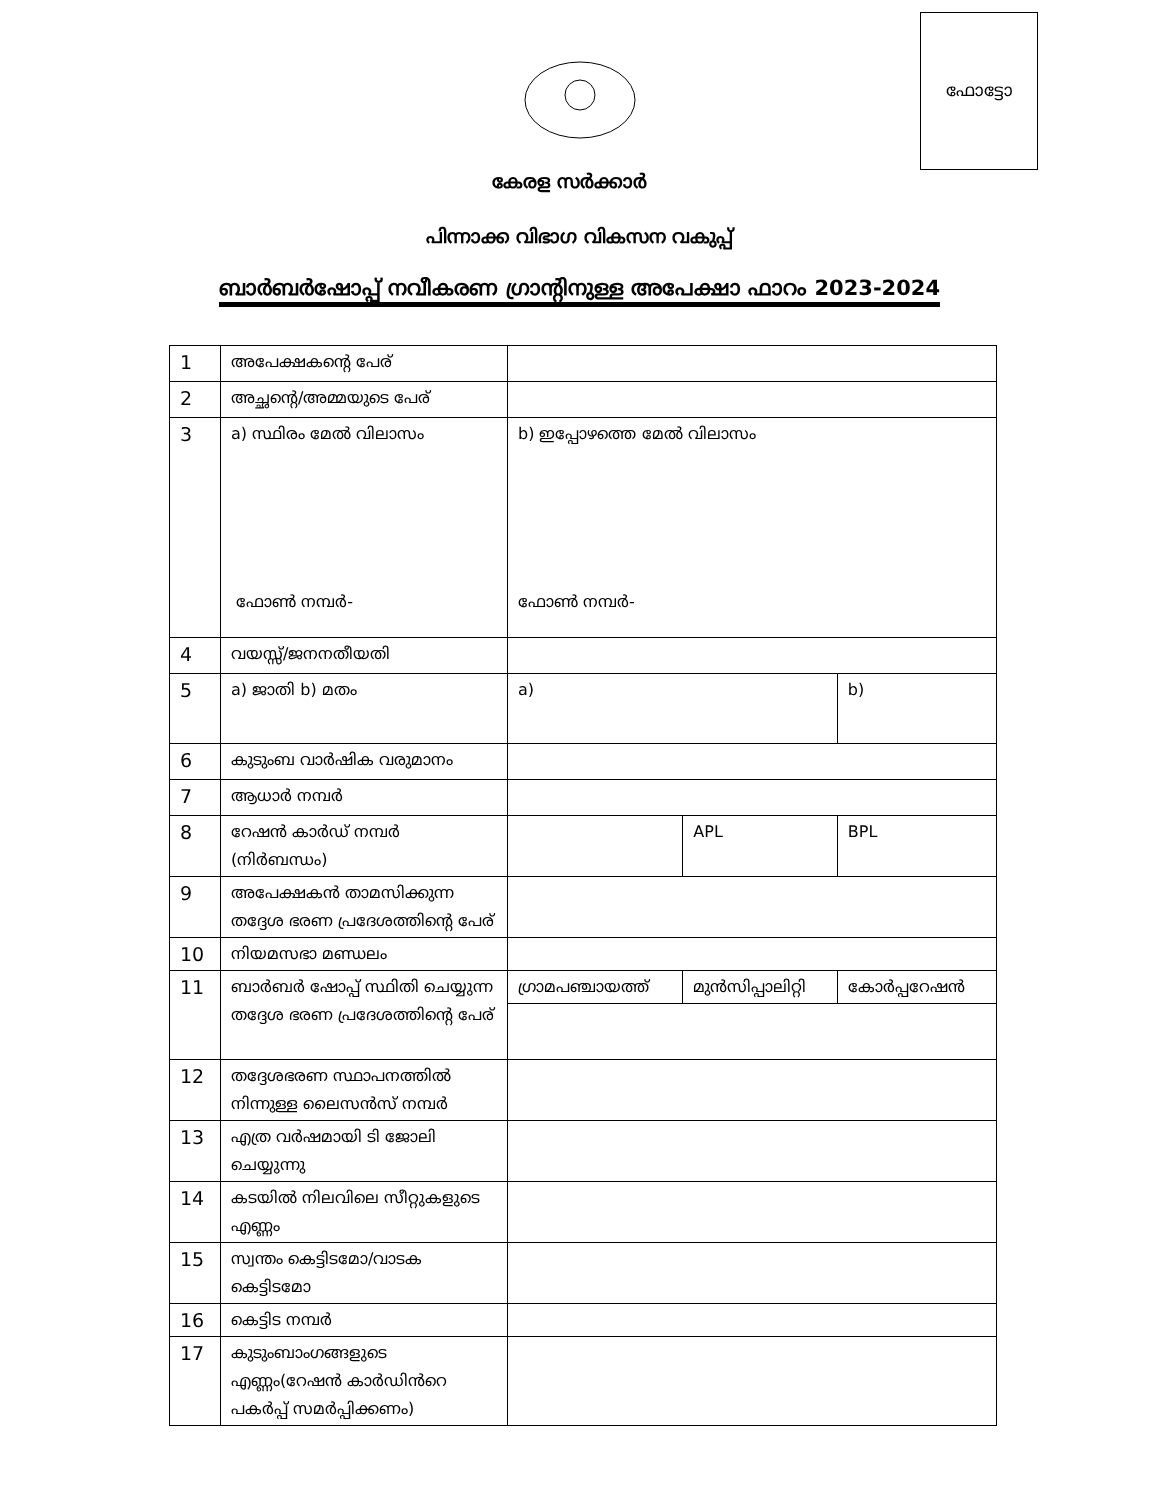ഫോട്ടോ
കേരള സർക്കാർ
പിന്നാക്ക വിഭാഗ വികസന വകുപ്പ്
ബാർബർഷോപ്പ് നവീകരണ ഗ്രാന്റിനുള്ള അപേക്ഷാ ഫാറം 2023-2024
| 1 | അപേക്ഷകന്റെ പേര് | | | |
| 2 | അച്ഛന്റെ/അമ്മയുടെ പേര് | | | |
| 3 | a) സ്ഥിരം മേൽ വിലാസം ഫോൺ നമ്പർ- | b) ഇപ്പോഴത്തെ മേൽ വിലാസം ഫോൺ നമ്പർ- | | |
| 4 | വയസ്സ്/ജനനതീയതി | | | |
| 5 | a) ജാതി b) മതം | a) | | b) |
| 6 | കുടുംബ വാർഷിക വരുമാനം | | | |
| 7 | ആധാർ നമ്പർ | | | |
| 8 | റേഷൻ കാർഡ് നമ്പർ (നിർബന്ധം) | | APL | BPL |
| 9 | അപേക്ഷകൻ താമസിക്കുന്ന തദ്ദേശ ഭരണ പ്രദേശത്തിന്റെ പേര് | | | |
| 10 | നിയമസഭാ മണ്ഡലം | | | |
| 11 | ബാർബർ ഷോപ്പ് സ്ഥിതി ചെയ്യുന്ന തദ്ദേശ ഭരണ പ്രദേശത്തിന്റെ പേര് | ഗ്രാമപഞ്ചായത്ത് | മുൻസിപ്പാലിറ്റി | കോർപ്പറേഷൻ |
| 12 | തദ്ദേശഭരണ സ്ഥാപനത്തിൽ നിന്നുള്ള ലൈസൻസ് നമ്പർ | | | |
| 13 | എത്ര വർഷമായി ടി ജോലി ചെയ്യുന്നു | | | |
| 14 | കടയിൽ നിലവിലെ സീറ്റുകളുടെ എണ്ണം | | | |
| 15 | സ്വന്തം കെട്ടിടമോ/വാടക കെട്ടിടമോ | | | |
| 16 | കെട്ടിട നമ്പർ | | | |
| 17 | കുടുംബാംഗങ്ങളുടെ എണ്ണം(റേഷൻ കാർഡിൻറെ പകർപ്പ് സമർപ്പിക്കണം) | | | |